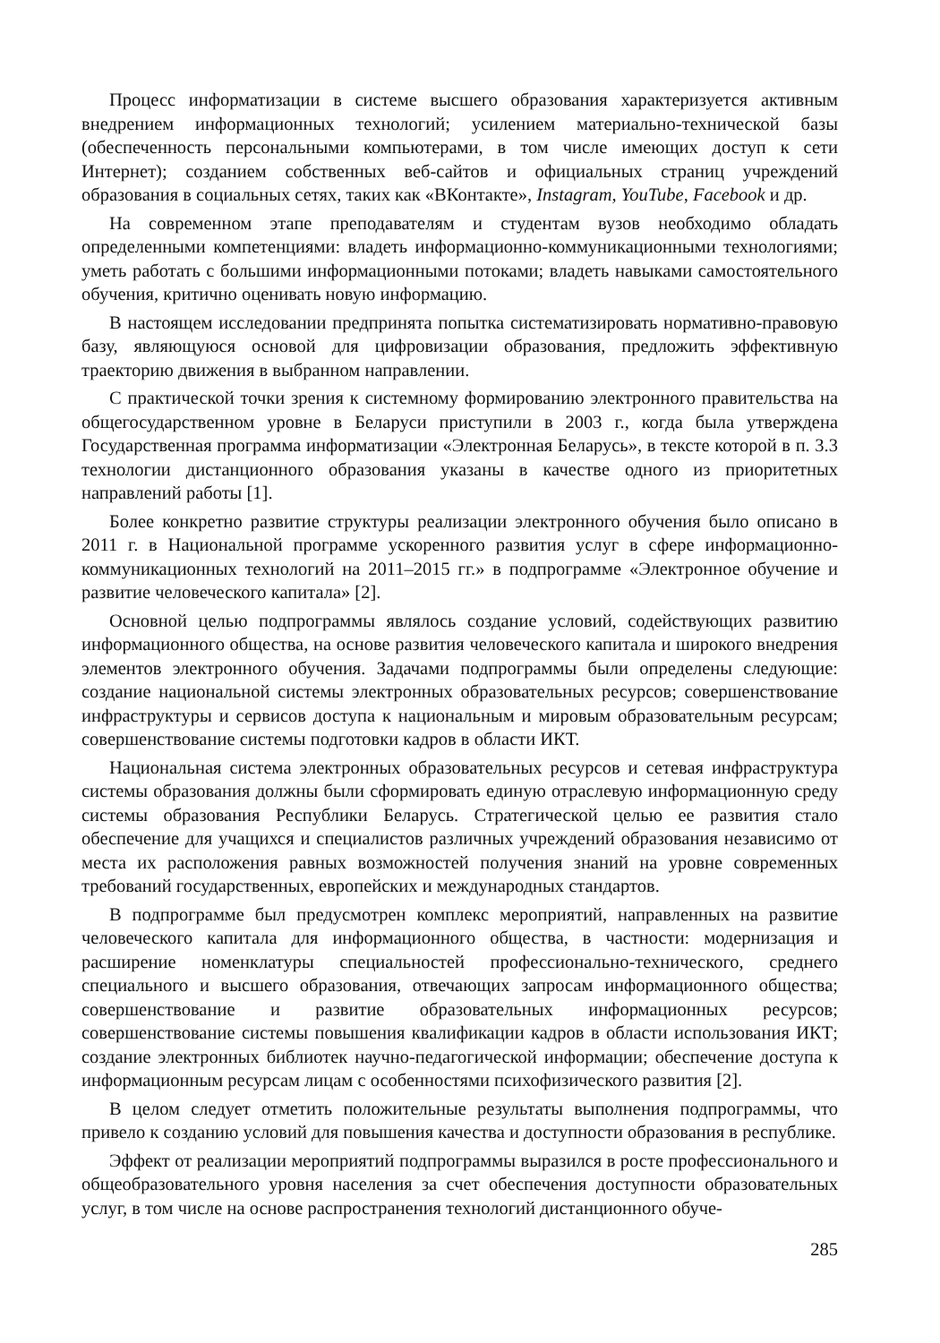Процесс информатизации в системе высшего образования характеризуется активным внедрением информационных технологий; усилением материально-технической базы (обеспеченность персональными компьютерами, в том числе имеющих доступ к сети Интернет); созданием собственных веб-сайтов и официальных страниц учреждений образования в социальных сетях, таких как «ВКонтакте», Instagram, YouTube, Facebook и др.
На современном этапе преподавателям и студентам вузов необходимо обладать определенными компетенциями: владеть информационно-коммуникационными технологиями; уметь работать с большими информационными потоками; владеть навыками самостоятельного обучения, критично оценивать новую информацию.
В настоящем исследовании предпринята попытка систематизировать нормативно-правовую базу, являющуюся основой для цифровизации образования, предложить эффективную траекторию движения в выбранном направлении.
С практической точки зрения к системному формированию электронного правительства на общегосударственном уровне в Беларуси приступили в 2003 г., когда была утверждена Государственная программа информатизации «Электронная Беларусь», в тексте которой в п. 3.3 технологии дистанционного образования указаны в качестве одного из приоритетных направлений работы [1].
Более конкретно развитие структуры реализации электронного обучения было описано в 2011 г. в Национальной программе ускоренного развития услуг в сфере информационно-коммуникационных технологий на 2011–2015 гг.» в подпрограмме «Электронное обучение и развитие человеческого капитала» [2].
Основной целью подпрограммы являлось создание условий, содействующих развитию информационного общества, на основе развития человеческого капитала и широкого внедрения элементов электронного обучения. Задачами подпрограммы были определены следующие: создание национальной системы электронных образовательных ресурсов; совершенствование инфраструктуры и сервисов доступа к национальным и мировым образовательным ресурсам; совершенствование системы подготовки кадров в области ИКТ.
Национальная система электронных образовательных ресурсов и сетевая инфраструктура системы образования должны были сформировать единую отраслевую информационную среду системы образования Республики Беларусь. Стратегической целью ее развития стало обеспечение для учащихся и специалистов различных учреждений образования независимо от места их расположения равных возможностей получения знаний на уровне современных требований государственных, европейских и международных стандартов.
В подпрограмме был предусмотрен комплекс мероприятий, направленных на развитие человеческого капитала для информационного общества, в частности: модернизация и расширение номенклатуры специальностей профессионально-технического, среднего специального и высшего образования, отвечающих запросам информационного общества; совершенствование и развитие образовательных информационных ресурсов; совершенствование системы повышения квалификации кадров в области использования ИКТ; создание электронных библиотек научно-педагогической информации; обеспечение доступа к информационным ресурсам лицам с особенностями психофизического развития [2].
В целом следует отметить положительные результаты выполнения подпрограммы, что привело к созданию условий для повышения качества и доступности образования в республике.
Эффект от реализации мероприятий подпрограммы выразился в росте профессионального и общеобразовательного уровня населения за счет обеспечения доступности образовательных услуг, в том числе на основе распространения технологий дистанционного обуче-
285